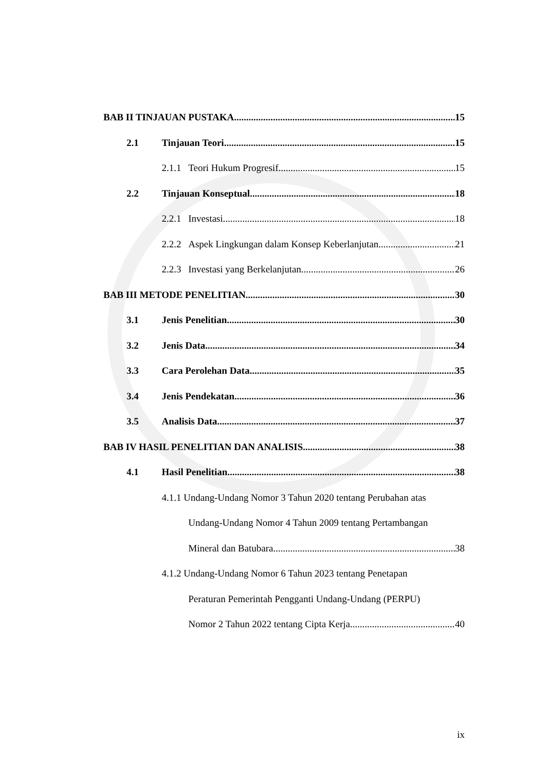BAB II TINJAUAN PUSTAKA 15
2.1 Tinjauan Teori 15
2.1.1 Teori Hukum Progresif 15
2.2 Tinjauan Konseptual 18
2.2.1 Investasi 18
2.2.2 Aspek Lingkungan dalam Konsep Keberlanjutan 21
2.2.3 Investasi yang Berkelanjutan 26
BAB III METODE PENELITIAN 30
3.1 Jenis Penelitian 30
3.2 Jenis Data 34
3.3 Cara Perolehan Data 35
3.4 Jenis Pendekatan 36
3.5 Analisis Data 37
BAB IV HASIL PENELITIAN DAN ANALISIS 38
4.1 Hasil Penelitian 38
4.1.1 Undang-Undang Nomor 3 Tahun 2020 tentang Perubahan atas
Undang-Undang Nomor 4 Tahun 2009 tentang Pertambangan
Mineral dan Batubara 38
4.1.2 Undang-Undang Nomor 6 Tahun 2023 tentang Penetapan
Peraturan Pemerintah Pengganti Undang-Undang (PERPU)
Nomor 2 Tahun 2022 tentang Cipta Kerja 40
ix